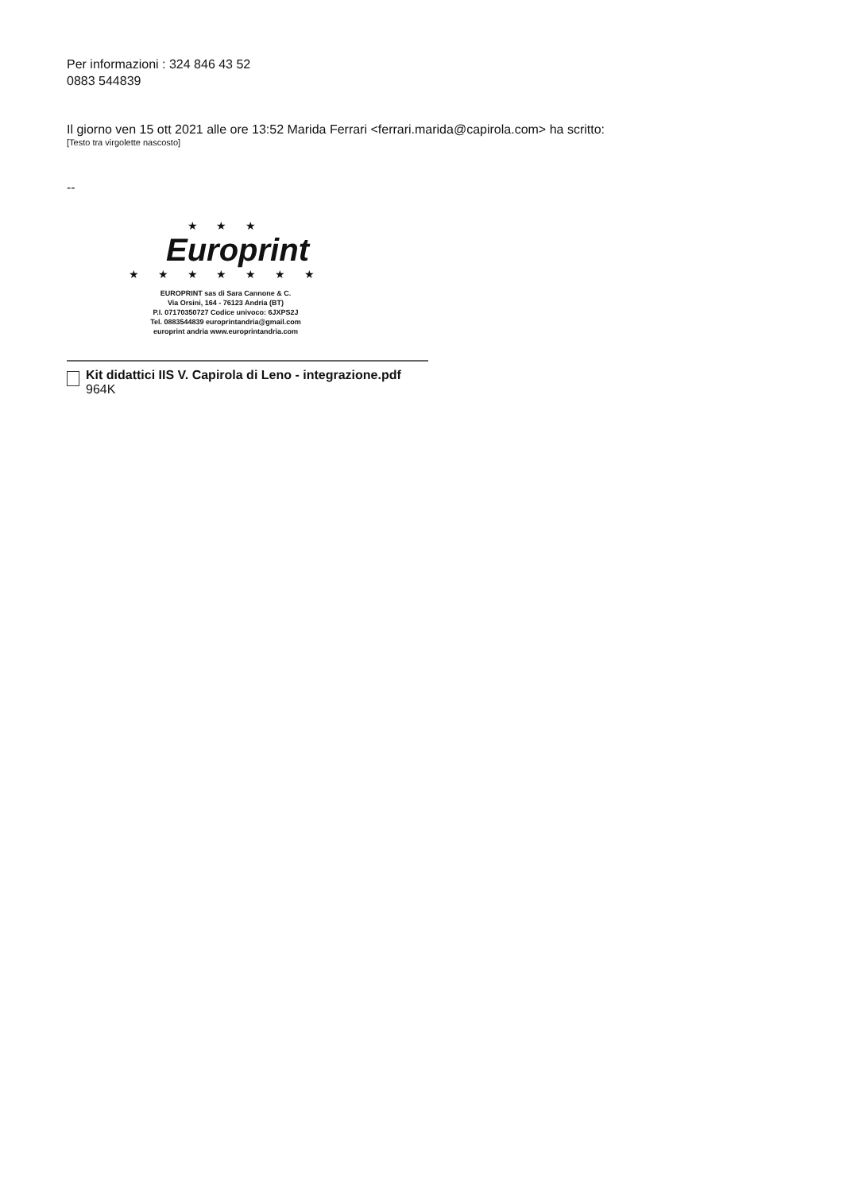Per informazioni : 324 846 43 52
0883 544839
Il giorno ven 15 ott 2021 alle ore 13:52 Marida Ferrari <ferrari.marida@capirola.com> ha scritto:
[Testo tra virgolette nascosto]
--
★ ★ ★
Europrint
★ ★ ★ ★ ★ ★ ★
EUROPRINT sas di Sara Cannone & C.
Via Orsini, 164 - 76123 Andria (BT)
P.I. 07170350727 Codice univoco: 6JXPS2J
Tel. 0883544839 europrintandria@gmail.com
europrint andria www.europrintandria.com
Kit didattici IIS V. Capirola di Leno - integrazione.pdf
964K